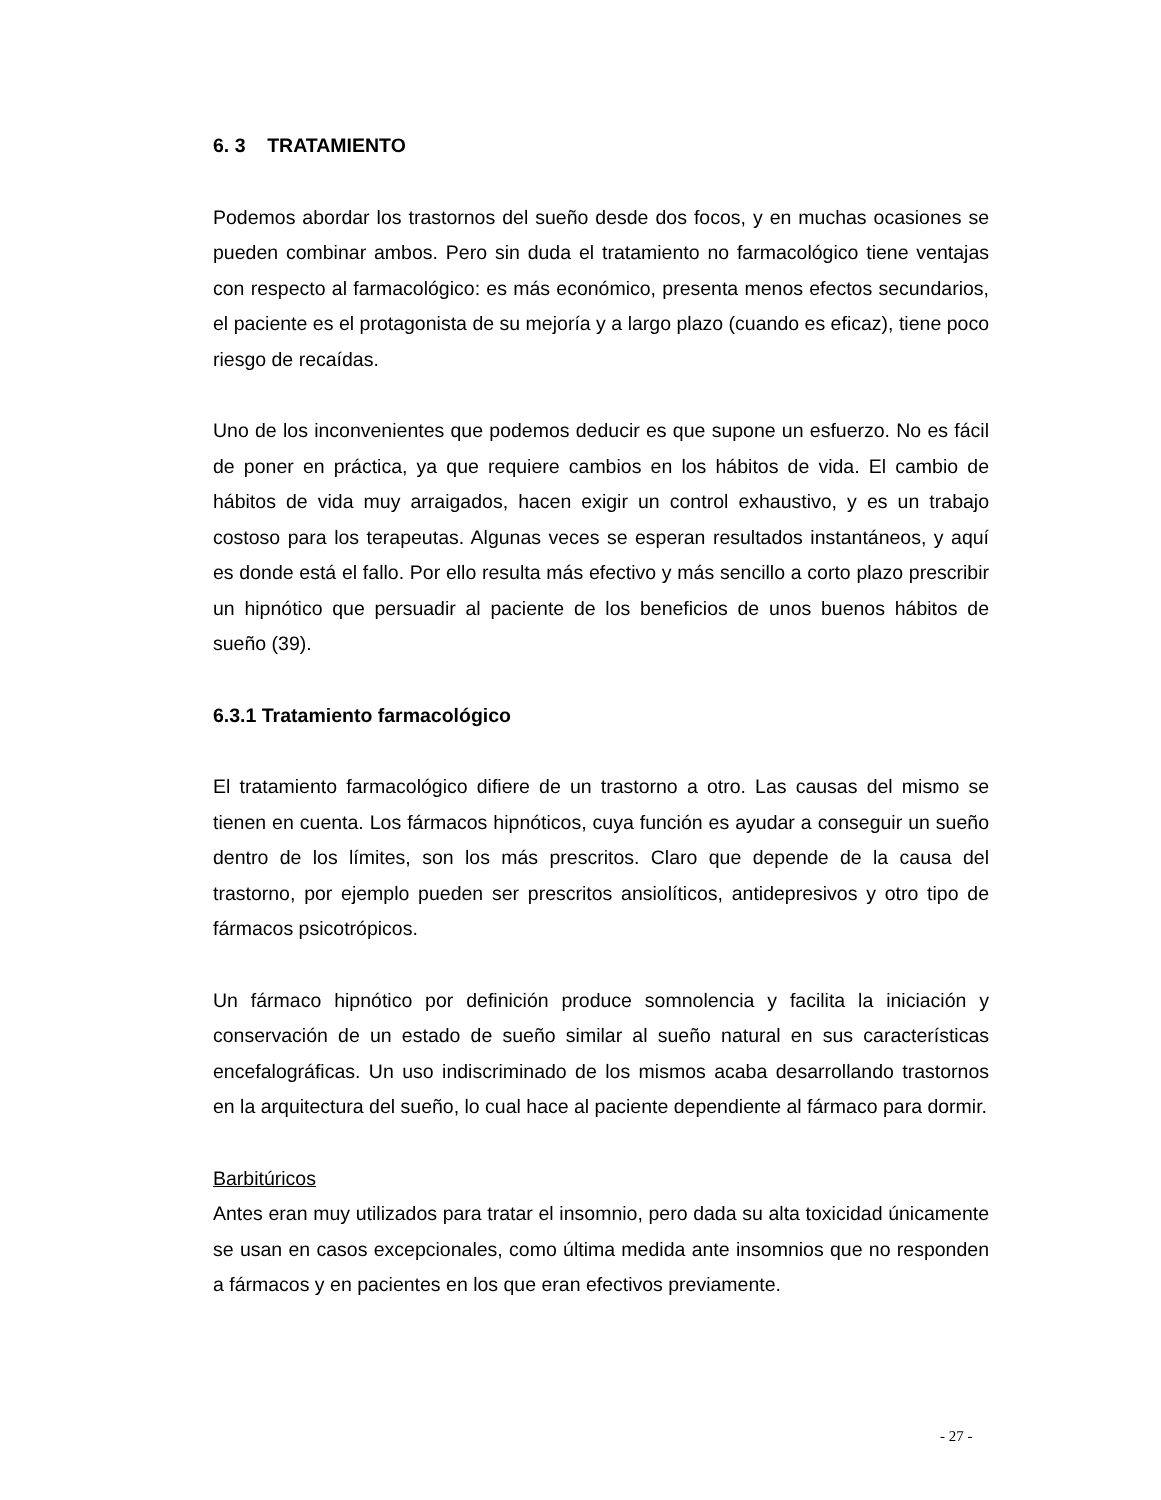6. 3 TRATAMIENTO
Podemos abordar los trastornos del sueño desde dos focos, y en muchas ocasiones se pueden combinar ambos. Pero sin duda el tratamiento no farmacológico tiene ventajas con respecto al farmacológico: es más económico, presenta menos efectos secundarios, el paciente es el protagonista de su mejoría y a largo plazo (cuando es eficaz), tiene poco riesgo de recaídas.
Uno de los inconvenientes que podemos deducir es que supone un esfuerzo. No es fácil de poner en práctica, ya que requiere cambios en los hábitos de vida. El cambio de hábitos de vida muy arraigados, hacen exigir un control exhaustivo, y es un trabajo costoso para los terapeutas. Algunas veces se esperan resultados instantáneos, y aquí es donde está el fallo. Por ello resulta más efectivo y más sencillo a corto plazo prescribir un hipnótico que persuadir al paciente de los beneficios de unos buenos hábitos de sueño (39).
6.3.1 Tratamiento farmacológico
El tratamiento farmacológico difiere de un trastorno a otro. Las causas del mismo se tienen en cuenta. Los fármacos hipnóticos, cuya función es ayudar a conseguir un sueño dentro de los límites, son los más prescritos. Claro que depende de la causa del trastorno, por ejemplo pueden ser prescritos ansiolíticos, antidepresivos y otro tipo de fármacos psicotrópicos.
Un fármaco hipnótico por definición produce somnolencia y facilita la iniciación y conservación de un estado de sueño similar al sueño natural en sus características encefalográficas. Un uso indiscriminado de los mismos acaba desarrollando trastornos en la arquitectura del sueño, lo cual hace al paciente dependiente al fármaco para dormir.
Barbitúricos
Antes eran muy utilizados para tratar el insomnio, pero dada su alta toxicidad únicamente se usan en casos excepcionales, como última medida ante insomnios que no responden a fármacos y en pacientes en los que eran efectivos previamente.
- 27 -